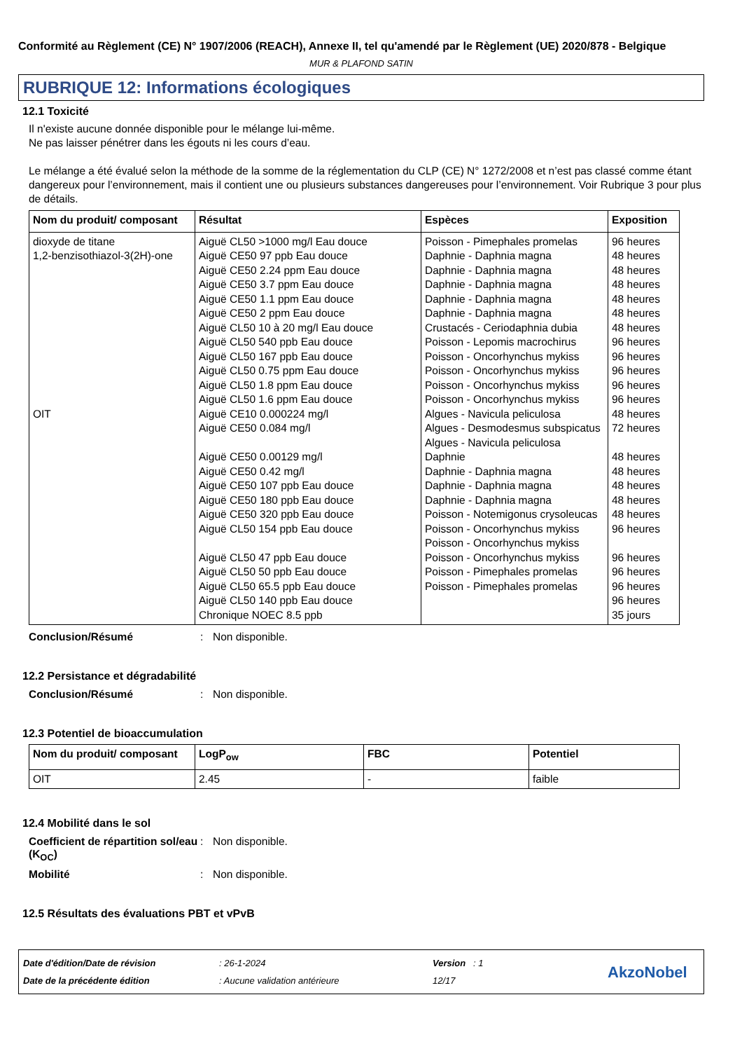Conformité au Règlement (CE) N° 1907/2006 (REACH), Annexe II, tel qu'amendé par le Règlement (UE) 2020/878 - Belgique
MUR & PLAFOND SATIN
RUBRIQUE 12: Informations écologiques
12.1 Toxicité
Il n'existe aucune donnée disponible pour le mélange lui-même.
Ne pas laisser pénétrer dans les égouts ni les cours d’eau.
Le mélange a été évalué selon la méthode de la somme de la réglementation du CLP (CE) N° 1272/2008 et n’est pas classé comme étant dangereux pour l’environnement, mais il contient une ou plusieurs substances dangereuses pour l’environnement. Voir Rubrique 3 pour plus de détails.
| Nom du produit/ composant | Résultat | Espèces | Exposition |
| --- | --- | --- | --- |
| dioxyde de titane 1,2-benzisothiazol-3(2H)-one OIT | Aiguë CL50 >1000 mg/l Eau douce Aiguë CE50 97 ppb Eau douce Aiguë CE50 2.24 ppm Eau douce Aiguë CE50 3.7 ppm Eau douce Aiguë CE50 1.1 ppm Eau douce Aiguë CE50 2 ppm Eau douce Aiguë CL50 10 à 20 mg/l Eau douce Aiguë CL50 540 ppb Eau douce Aiguë CL50 167 ppb Eau douce Aiguë CL50 0.75 ppm Eau douce Aiguë CL50 1.8 ppm Eau douce Aiguë CL50 1.6 ppm Eau douce Aiguë CE10 0.000224 mg/l Aiguë CE50 0.084 mg/l Aiguë CE50 0.00129 mg/l Aiguë CE50 0.42 mg/l Aiguë CE50 107 ppb Eau douce Aiguë CE50 180 ppb Eau douce Aiguë CE50 320 ppb Eau douce Aiguë CL50 154 ppb Eau douce Aiguë CL50 47 ppb Eau douce Aiguë CL50 50 ppb Eau douce Aiguë CL50 65.5 ppb Eau douce Aiguë CL50 140 ppb Eau douce Chronique NOEC 8.5 ppb | Poisson - Pimephales promelas Daphnie - Daphnia magna Daphnie - Daphnia magna Daphnie - Daphnia magna Daphnie - Daphnia magna Daphnie - Daphnia magna Crustacés - Ceriodaphnia dubia Poisson - Lepomis macrochirus Poisson - Oncorhynchus mykiss Poisson - Oncorhynchus mykiss Poisson - Oncorhynchus mykiss Poisson - Oncorhynchus mykiss Algues - Navicula peliculosa Algues - Desmodesmus subspicatus Algues - Navicula peliculosa Daphnie Daphnie - Daphnia magna Daphnie - Daphnia magna Daphnie - Daphnia magna Poisson - Notemigonus crysoleucas Poisson - Oncorhynchus mykiss Poisson - Oncorhynchus mykiss Poisson - Oncorhynchus mykiss Poisson - Pimephales promelas Poisson - Pimephales promelas | 96 heures 48 heures 48 heures 48 heures 48 heures 48 heures 48 heures 96 heures 96 heures 96 heures 96 heures 96 heures 48 heures 72 heures 48 heures 48 heures 48 heures 48 heures 48 heures 96 heures 96 heures 96 heures 96 heures 96 heures 35 jours |
Conclusion/Résumé: Non disponible.
12.2 Persistance et dégradabilité
Conclusion/Résumé: Non disponible.
12.3 Potentiel de bioaccumulation
| Nom du produit/ composant | LogP<sub>ow</sub> | FBC | Potentiel |
| --- | --- | --- | --- |
| OIT | 2.45 | - | faible |
12.4 Mobilité dans le sol
Coefficient de répartition sol/eau (K<sub>OC</sub>): Non disponible.
Mobilité: Non disponible.
12.5 Résultats des évaluations PBT et vPvB
Date d'édition/Date de révision
Date de la précédente édition
: 26-1-2024
: Aucune validation antérieure
Version : 1
12/17
AkzoNobel